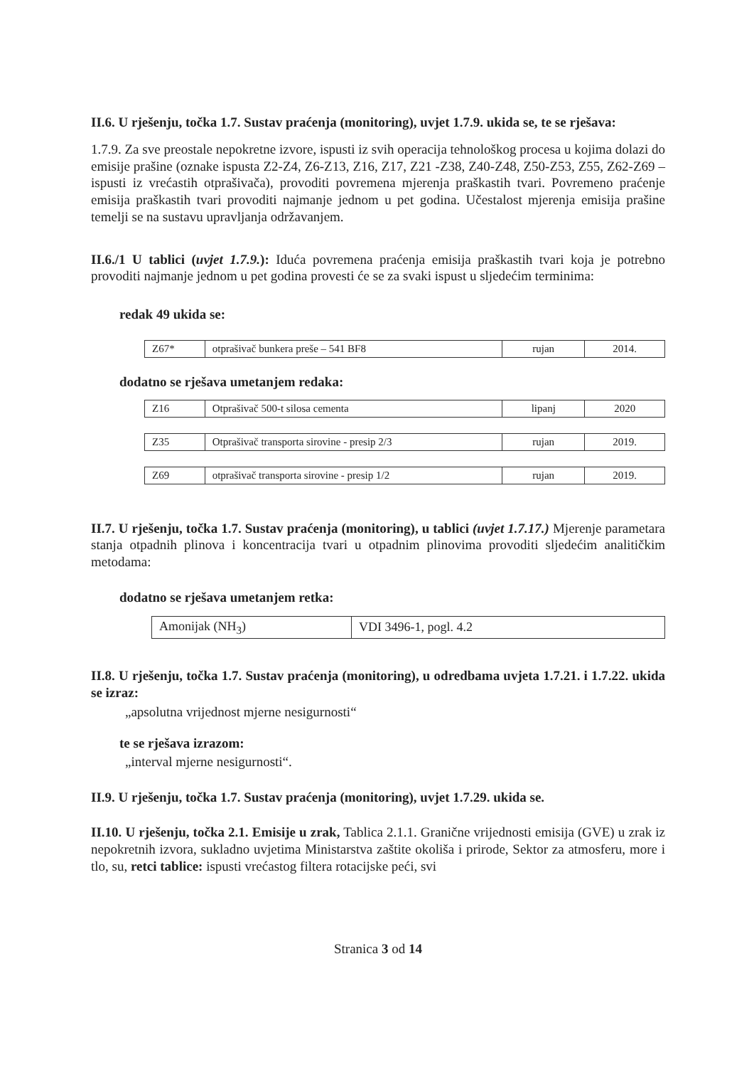II.6. U rješenju, točka 1.7. Sustav praćenja (monitoring), uvjet 1.7.9. ukida se, te se rješava:
1.7.9. Za sve preostale nepokretne izvore, ispusti iz svih operacija tehnološkog procesa u kojima dolazi do emisije prašine (oznake ispusta Z2-Z4, Z6-Z13, Z16, Z17, Z21 -Z38, Z40-Z48, Z50-Z53, Z55, Z62-Z69 – ispusti iz vrećastih otprašivača), provoditi povremena mjerenja praškastih tvari. Povremeno praćenje emisija praškastih tvari provoditi najmanje jednom u pet godina. Učestalost mjerenja emisija prašine temelji se na sustavu upravljanja održavanjem.
II.6./1 U tablici (uvjet 1.7.9.): Iduća povremena praćenja emisija praškastih tvari koja je potrebno provoditi najmanje jednom u pet godina provesti će se za svaki ispust u sljedećim terminima:
redak 49 ukida se:
| Z67* | otprašivač bunkera preše – 541 BF8 | rujan | 2014. |
dodatno se rješava umetanjem redaka:
| Z16 | Otprašivač 500-t silosa cementa | lipanj | 2020 |
| Z35 | Otprašivač transporta sirovine - presip 2/3 | rujan | 2019. |
| Z69 | otprašivač transporta sirovine - presip 1/2 | rujan | 2019. |
II.7. U rješenju, točka 1.7. Sustav praćenja (monitoring), u tablici (uvjet 1.7.17.) Mjerenje parametara stanja otpadnih plinova i koncentracija tvari u otpadnim plinovima provoditi sljedećim analitičkim metodama:
dodatno se rješava umetanjem retka:
| Amonijak (NH<sub>3</sub>) | VDI 3496-1, pogl. 4.2 |
II.8. U rješenju, točka 1.7. Sustav praćenja (monitoring), u odredbama uvjeta 1.7.21. i 1.7.22. ukida se izraz:
„apsolutna vrijednost mjerne nesigurnosti“
te se rješava izrazom:
„interval mjerne nesigurnosti“.
II.9. U rješenju, točka 1.7. Sustav praćenja (monitoring), uvjet 1.7.29. ukida se.
II.10. U rješenju, točka 2.1. Emisije u zrak, Tablica 2.1.1. Granične vrijednosti emisija (GVE) u zrak iz nepokretnih izvora, sukladno uvjetima Ministarstva zaštite okoliša i prirode, Sektor za atmosferu, more i tlo, su, retci tablice: ispusti vrećastog filtera rotacijske peći, svi
Stranica 3 od 14